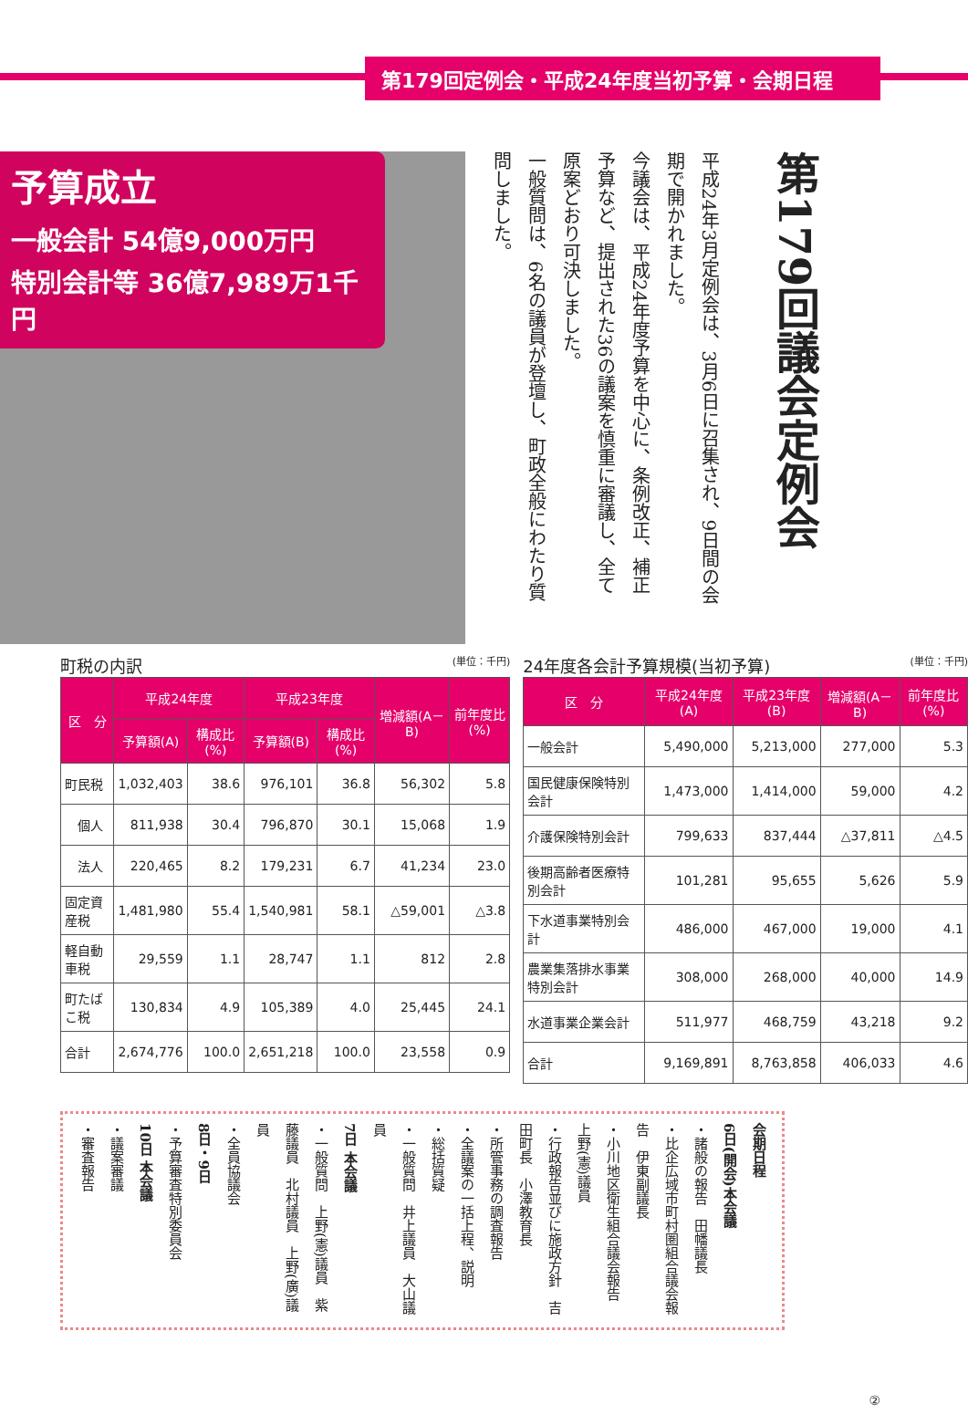第179回定例会・平成24年度当初予算・会期日程
予算成立
一般会計 54億9,000万円
特別会計等 36億7,989万1千円
平成24年3月定例会は、3月6日に召集され、9日間の会期で開かれました。
今議会は、平成24年度予算を中心に、条例改正、補正予算など、提出された36の議案を慎重に審議し、全て原案どおり可決しました。
一般質問は、6名の議員が登壇し、町政全般にわたり質問しました。
第179回議会定例会
町税の内訳 (単位：千円)
| 区 分 | 平成24年度 | | 平成23年度 | | 増減額(A－B) | 前年度比(%) |
| --- | --- | --- | --- | --- | --- | --- |
| | 予算額(A) | 構成比(%) | 予算額(B) | 構成比(%) | | |
| 町民税 | 1,032,403 | 38.6 | 976,101 | 36.8 | 56,302 | 5.8 |
| 個人 | 811,938 | 30.4 | 796,870 | 30.1 | 15,068 | 1.9 |
| 法人 | 220,465 | 8.2 | 179,231 | 6.7 | 41,234 | 23.0 |
| 固定資産税 | 1,481,980 | 55.4 | 1,540,981 | 58.1 | △59,001 | △3.8 |
| 軽自動車税 | 29,559 | 1.1 | 28,747 | 1.1 | 812 | 2.8 |
| 町たばこ税 | 130,834 | 4.9 | 105,389 | 4.0 | 25,445 | 24.1 |
| 合計 | 2,674,776 | 100.0 | 2,651,218 | 100.0 | 23,558 | 0.9 |
24年度各会計予算規模(当初予算) (単位：千円)
| 区 分 | 平成24年度(A) | 平成23年度(B) | 増減額(A－B) | 前年度比(%) |
| --- | --- | --- | --- | --- |
| 一般会計 | 5,490,000 | 5,213,000 | 277,000 | 5.3 |
| 国民健康保険特別会計 | 1,473,000 | 1,414,000 | 59,000 | 4.2 |
| 介護保険特別会計 | 799,633 | 837,444 | △37,811 | △4.5 |
| 後期高齢者医療特別会計 | 101,281 | 95,655 | 5,626 | 5.9 |
| 下水道事業特別会計 | 486,000 | 467,000 | 19,000 | 4.1 |
| 農業集落排水事業特別会計 | 308,000 | 268,000 | 40,000 | 14.9 |
| 水道事業企業会計 | 511,977 | 468,759 | 43,218 | 9.2 |
| 合計 | 9,169,891 | 8,763,858 | 406,033 | 4.6 |
会期日程
6日(開会)本会議
・諸般の報告　田幡議長
・比企広域市町村圏組合議会報告　伊東副議長
・小川地区衛生組合議会報告　上野(憲)議員
・行政報告並びに施政方針　吉田町長　小澤教育長
・所管事務の調査報告
・全議案の一括上程、説明
・総括質疑
・一般質問　井上議員　大山議員
7日 本会議
・一般質問　上野(憲)議員　紫藤議員　北村議員　上野(廣)議員
・全員協議会
8日・9日
・予算審査特別委員会
10日 本会議
・議案審議
・審査報告
②